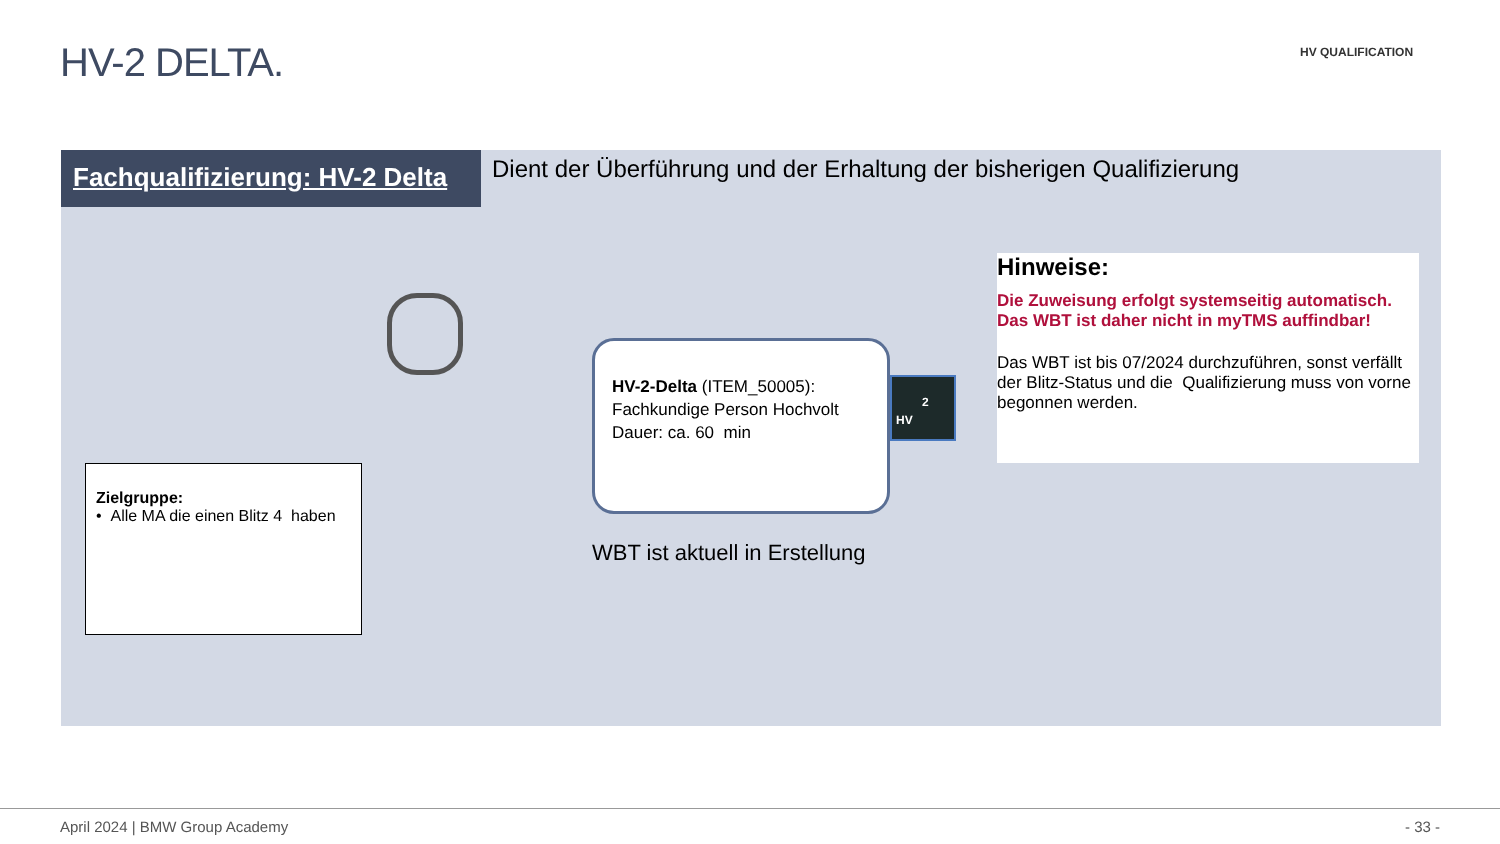HV-2 DELTA. HV QUALIFICATION
Fachqualifizierung: HV-2 Delta
Dient der Überführung und der Erhaltung der bisherigen Qualifizierung
Zielgruppe:
• Alle MA die einen Blitz 4 haben
HV-2-Delta (ITEM_50005):
Fachkundige Person Hochvolt
Dauer: ca. 60 min
2
HV
WBT ist aktuell in Erstellung
Hinweise:
Die Zuweisung erfolgt systemseitig automatisch. Das WBT ist daher nicht in myTMS auffindbar!
Das WBT ist bis 07/2024 durchzuführen, sonst verfällt der Blitz-Status und die Qualifizierung muss von vorne begonnen werden.
April 2024 | BMW Group Academy - 33 -